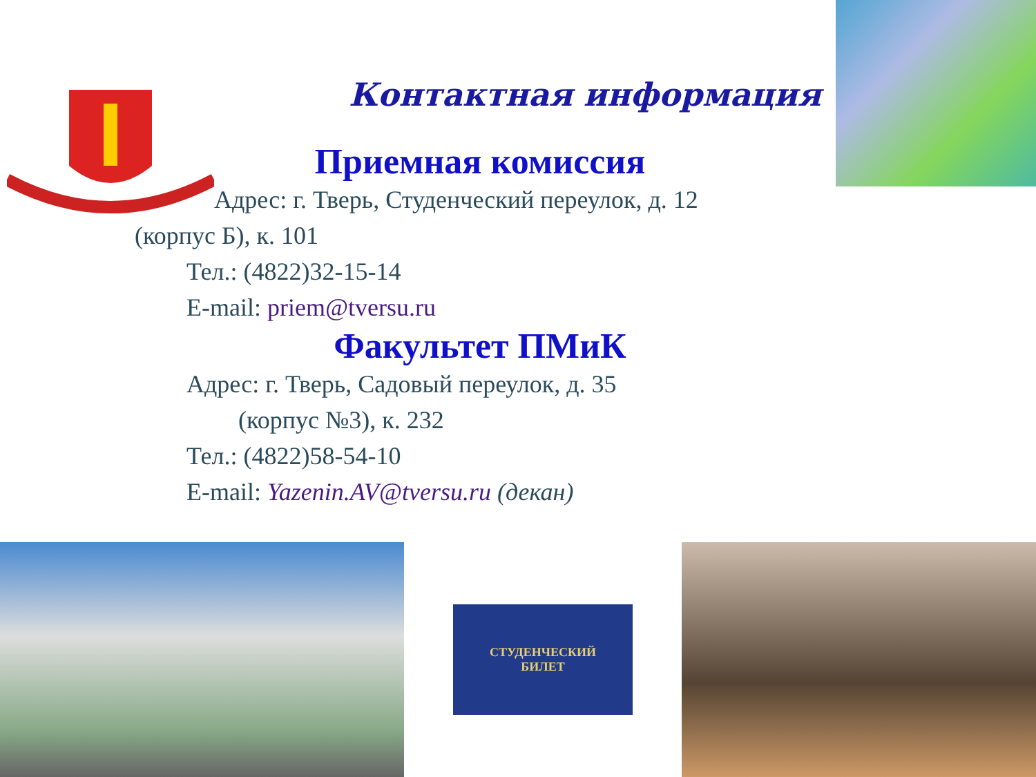Контактная информация
Приемная комиссия
Адрес: г. Тверь, Студенческий переулок, д. 12
(корпус Б), к. 101
Тел.: (4822)32-15-14
E-mail: priem@tversu.ru
Факультет ПМиК
Адрес: г. Тверь, Садовый переулок, д. 35
(корпус №3), к. 232
Тел.: (4822)58-54-10
E-mail: Yazenin.AV@tversu.ru (декан)
СТУДЕНЧЕСКИЙ
БИЛЕТ